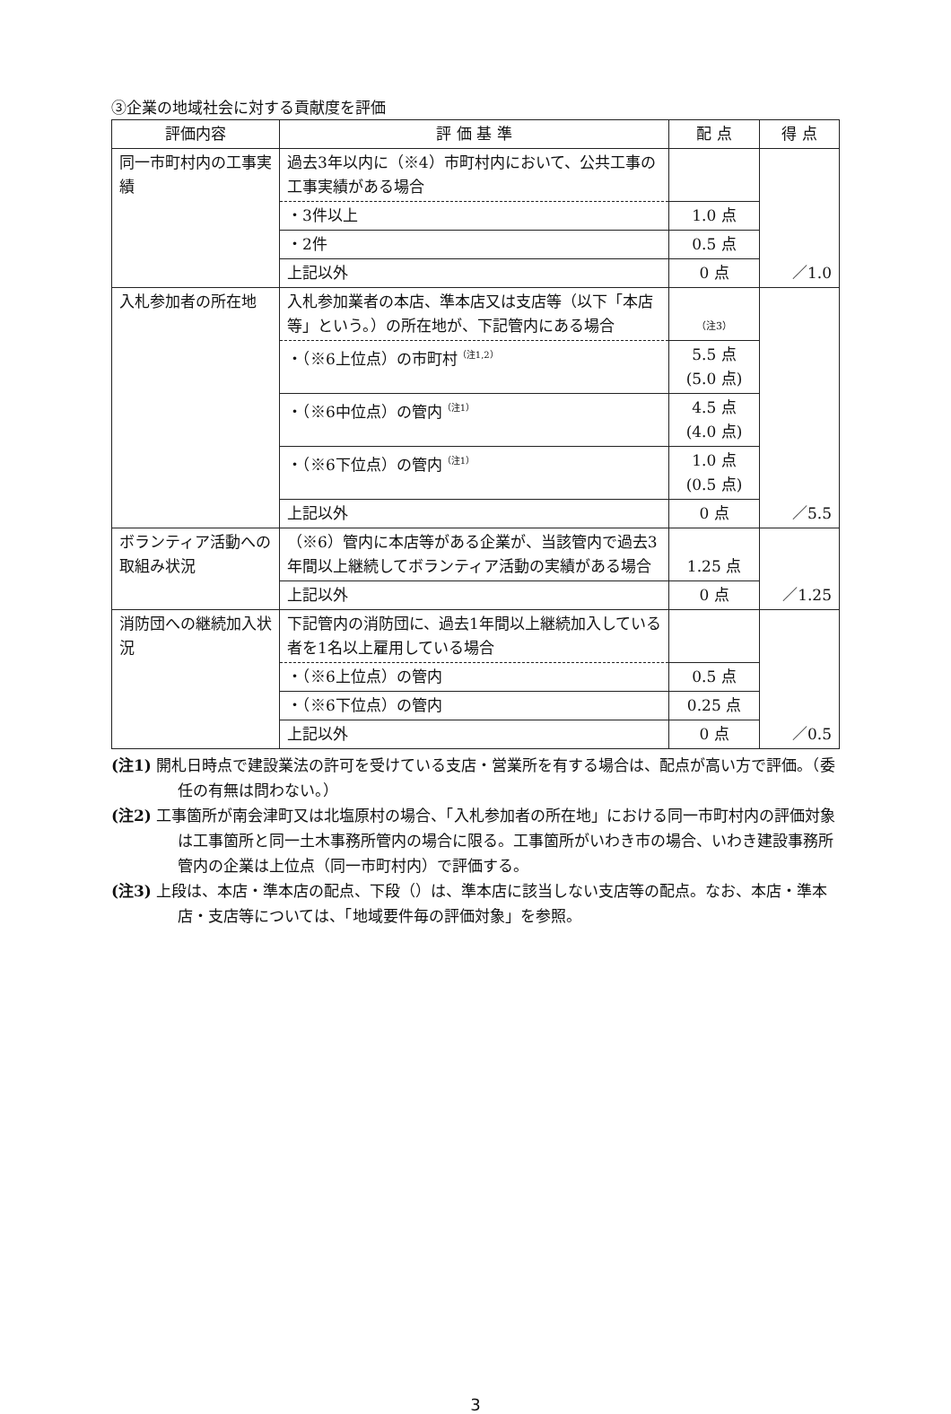③企業の地域社会に対する貢献度を評価
| 評価内容 | 評 価 基 準 | 配 点 | 得 点 |
| --- | --- | --- | --- |
| 同一市町村内の工事実績 | 過去3年以内に（※4）市町村内において、公共工事の工事実績がある場合 | | ／1.0 |
| | ・3件以上 | 1.0 点 | |
| | ・2件 | 0.5 点 | |
| | 上記以外 | 0 点 | |
| 入札参加者の所在地 | 入札参加業者の本店、準本店又は支店等（以下「本店等」という。）の所在地が、下記管内にある場合 | （注3） | ／5.5 |
| | ・（※6上位点）の市町村<sup>（注1,2）</sup> | 5.5 点 (5.0 点) | |
| | ・（※6中位点）の管内<sup>（注1）</sup> | 4.5 点 (4.0 点) | |
| | ・（※6下位点）の管内<sup>（注1）</sup> | 1.0 点 (0.5 点) | |
| | 上記以外 | 0 点 | |
| ボランティア活動への取組み状況 | （※6）管内に本店等がある企業が、当該管内で過去3年間以上継続してボランティア活動の実績がある場合 | 1.25 点 | ／1.25 |
| | 上記以外 | 0 点 | |
| 消防団への継続加入状況 | 下記管内の消防団に、過去1年間以上継続加入している者を1名以上雇用している場合 | | ／0.5 |
| | ・（※6上位点）の管内 | 0.5 点 | |
| | ・（※6下位点）の管内 | 0.25 点 | |
| | 上記以外 | 0 点 | |
(注1) 開札日時点で建設業法の許可を受けている支店・営業所を有する場合は、配点が高い方で評価。（委任の有無は問わない。）
(注2) 工事箇所が南会津町又は北塩原村の場合、「入札参加者の所在地」における同一市町村内の評価対象は工事箇所と同一土木事務所管内の場合に限る。工事箇所がいわき市の場合、いわき建設事務所管内の企業は上位点（同一市町村内）で評価する。
(注3) 上段は、本店・準本店の配点、下段（）は、準本店に該当しない支店等の配点。なお、本店・準本店・支店等については、「地域要件毎の評価対象」を参照。
3